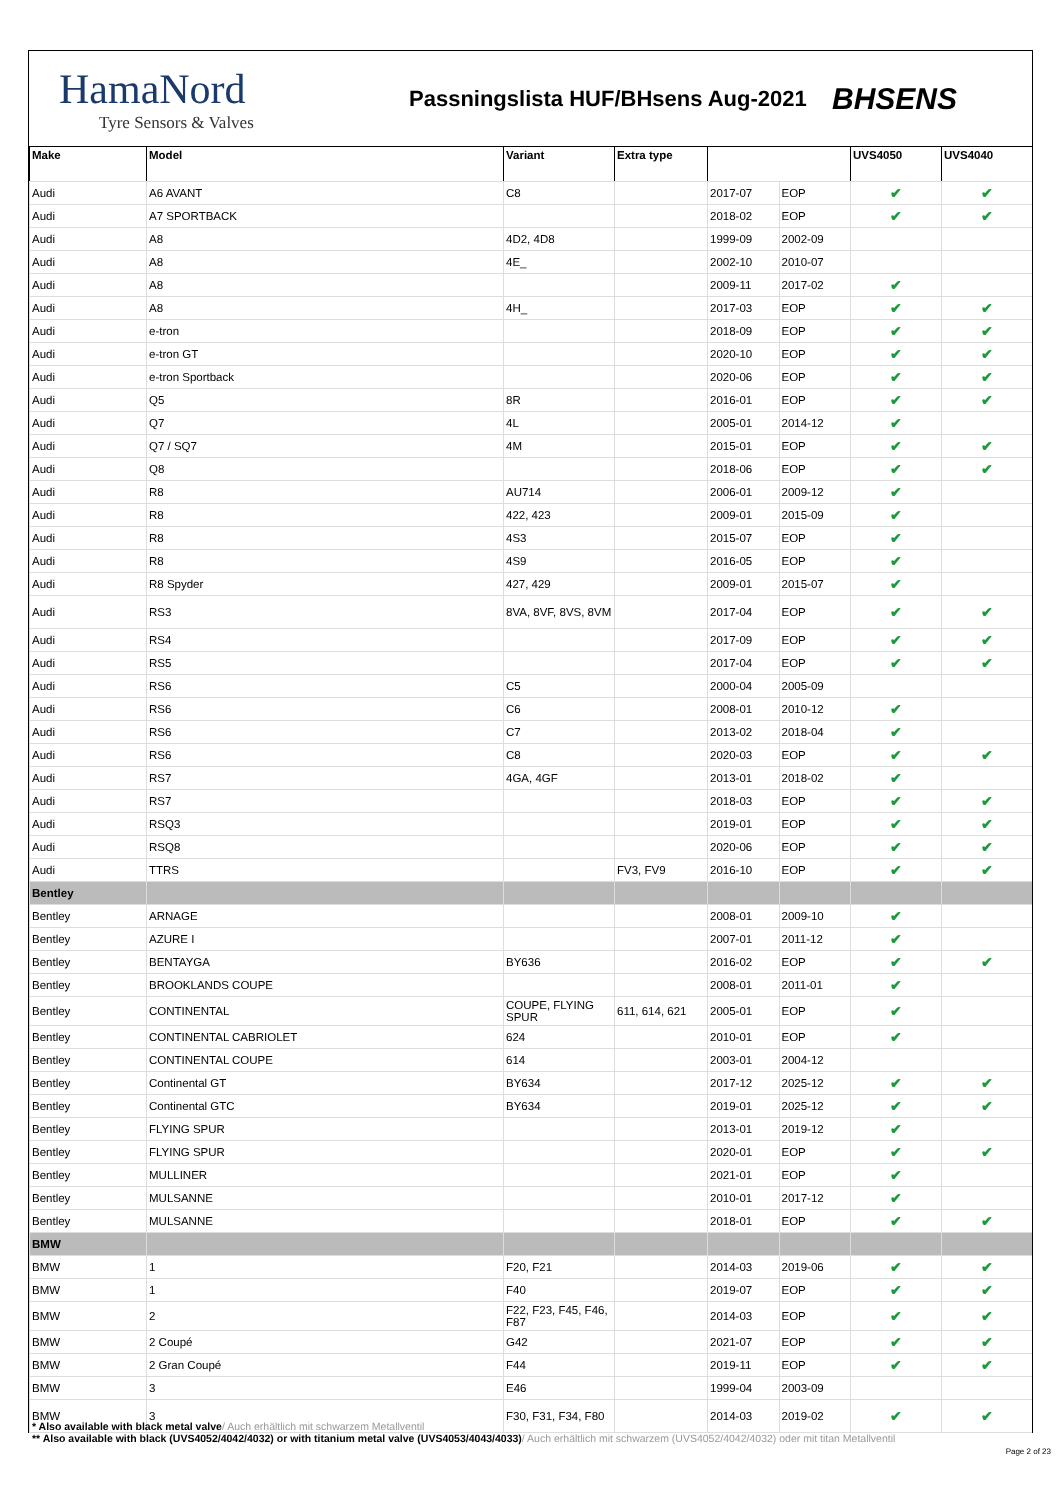HamaNord
Tyre Sensors & Valves
Passningslista HUF/BHsens Aug-2021
BHSENS
| Make | Model | Variant | Extra type | | | UVS4050 | UVS4040 |
| --- | --- | --- | --- | --- | --- | --- | --- |
| Audi | A6 AVANT | C8 | | 2017-07 | EOP | ✔ | ✔ |
| Audi | A7 SPORTBACK | | | 2018-02 | EOP | ✔ | ✔ |
| Audi | A8 | 4D2, 4D8 | | 1999-09 | 2002-09 | | |
| Audi | A8 | 4E_ | | 2002-10 | 2010-07 | | |
| Audi | A8 | | | 2009-11 | 2017-02 | ✔ | |
| Audi | A8 | 4H_ | | 2017-03 | EOP | ✔ | ✔ |
| Audi | e-tron | | | 2018-09 | EOP | ✔ | ✔ |
| Audi | e-tron GT | | | 2020-10 | EOP | ✔ | ✔ |
| Audi | e-tron Sportback | | | 2020-06 | EOP | ✔ | ✔ |
| Audi | Q5 | 8R | | 2016-01 | EOP | ✔ | ✔ |
| Audi | Q7 | 4L | | 2005-01 | 2014-12 | ✔ | |
| Audi | Q7 / SQ7 | 4M | | 2015-01 | EOP | ✔ | ✔ |
| Audi | Q8 | | | 2018-06 | EOP | ✔ | ✔ |
| Audi | R8 | AU714 | | 2006-01 | 2009-12 | ✔ | |
| Audi | R8 | 422, 423 | | 2009-01 | 2015-09 | ✔ | |
| Audi | R8 | 4S3 | | 2015-07 | EOP | ✔ | |
| Audi | R8 | 4S9 | | 2016-05 | EOP | ✔ | |
| Audi | R8 Spyder | 427, 429 | | 2009-01 | 2015-07 | ✔ | |
| Audi | RS3 | 8VA, 8VF, 8VS, 8VM | | 2017-04 | EOP | ✔ | ✔ |
| Audi | RS4 | | | 2017-09 | EOP | ✔ | ✔ |
| Audi | RS5 | | | 2017-04 | EOP | ✔ | ✔ |
| Audi | RS6 | C5 | | 2000-04 | 2005-09 | | |
| Audi | RS6 | C6 | | 2008-01 | 2010-12 | ✔ | |
| Audi | RS6 | C7 | | 2013-02 | 2018-04 | ✔ | |
| Audi | RS6 | C8 | | 2020-03 | EOP | ✔ | ✔ |
| Audi | RS7 | 4GA, 4GF | | 2013-01 | 2018-02 | ✔ | |
| Audi | RS7 | | | 2018-03 | EOP | ✔ | ✔ |
| Audi | RSQ3 | | | 2019-01 | EOP | ✔ | ✔ |
| Audi | RSQ8 | | | 2020-06 | EOP | ✔ | ✔ |
| Audi | TTRS | | FV3, FV9 | 2016-10 | EOP | ✔ | ✔ |
| Bentley | | | | | | | |
| Bentley | ARNAGE | | | 2008-01 | 2009-10 | ✔ | |
| Bentley | AZURE I | | | 2007-01 | 2011-12 | ✔ | |
| Bentley | BENTAYGA | BY636 | | 2016-02 | EOP | ✔ | ✔ |
| Bentley | BROOKLANDS COUPE | | | 2008-01 | 2011-01 | ✔ | |
| Bentley | CONTINENTAL | COUPE, FLYING SPUR | 611, 614, 621 | 2005-01 | EOP | ✔ | |
| Bentley | CONTINENTAL CABRIOLET | 624 | | 2010-01 | EOP | ✔ | |
| Bentley | CONTINENTAL COUPE | 614 | | 2003-01 | 2004-12 | | |
| Bentley | Continental GT | BY634 | | 2017-12 | 2025-12 | ✔ | ✔ |
| Bentley | Continental GTC | BY634 | | 2019-01 | 2025-12 | ✔ | ✔ |
| Bentley | FLYING SPUR | | | 2013-01 | 2019-12 | ✔ | |
| Bentley | FLYING SPUR | | | 2020-01 | EOP | ✔ | ✔ |
| Bentley | MULLINER | | | 2021-01 | EOP | ✔ | |
| Bentley | MULSANNE | | | 2010-01 | 2017-12 | ✔ | |
| Bentley | MULSANNE | | | 2018-01 | EOP | ✔ | ✔ |
| BMW | | | | | | | |
| BMW | 1 | F20, F21 | | 2014-03 | 2019-06 | ✔ | ✔ |
| BMW | 1 | F40 | | 2019-07 | EOP | ✔ | ✔ |
| BMW | 2 | F22, F23, F45, F46, F87 | | 2014-03 | EOP | ✔ | ✔ |
| BMW | 2 Coupé | G42 | | 2021-07 | EOP | ✔ | ✔ |
| BMW | 2 Gran Coupé | F44 | | 2019-11 | EOP | ✔ | ✔ |
| BMW | 3 | E46 | | 1999-04 | 2003-09 | | |
| BMW | 3 | F30, F31, F34, F80 | | 2014-03 | 2019-02 | ✔ | ✔ |
* Also available with black metal valve/ Auch erhältlich mit schwarzem Metallventil
** Also available with black (UVS4052/4042/4032) or with titanium metal valve (UVS4053/4043/4033)/ Auch erhältlich mit schwarzem (UVS4052/4042/4032) oder mit titan Metallventil
Page 2 of 23